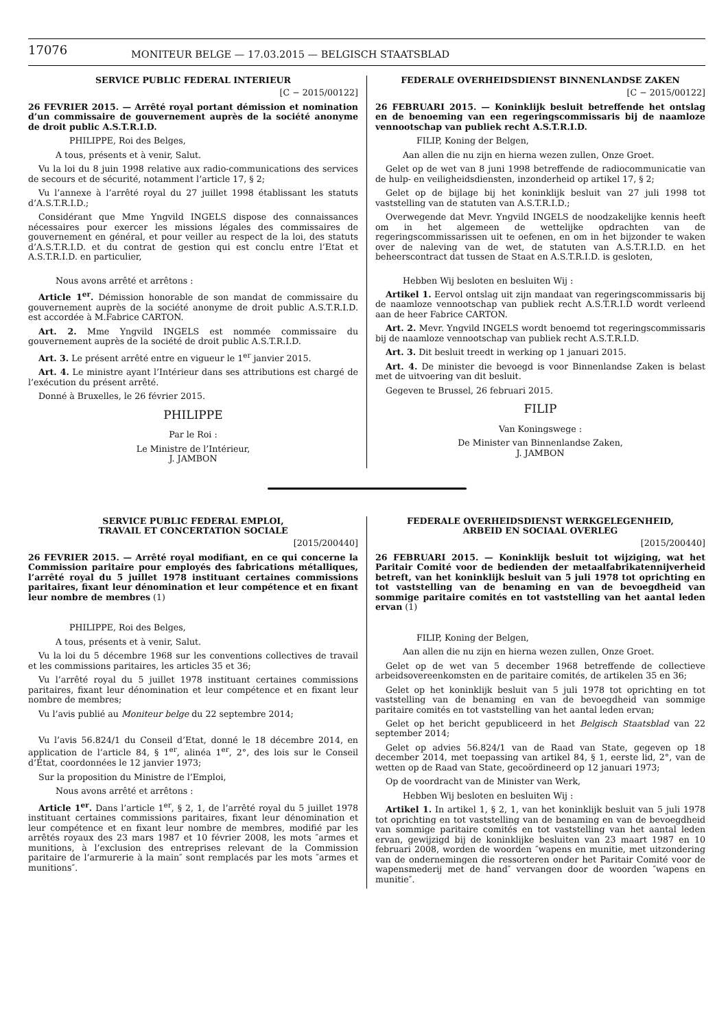17076
MONITEUR BELGE — 17.03.2015 — BELGISCH STAATSBLAD
SERVICE PUBLIC FEDERAL INTERIEUR
[C − 2015/00122]
26 FEVRIER 2015. — Arrêté royal portant démission et nomination d’un commissaire de gouvernement auprès de la société anonyme de droit public A.S.T.R.I.D.
PHILIPPE, Roi des Belges,
A tous, présents et à venir, Salut.
Vu la loi du 8 juin 1998 relative aux radio-communications des services de secours et de sécurité, notamment l’article 17, § 2;
Vu l’annexe à l’arrêté royal du 27 juillet 1998 établissant les statuts d’A.S.T.R.I.D.;
Considérant que Mme Yngvild INGELS dispose des connaissances nécessaires pour exercer les missions légales des commissaires de gouvernement en général, et pour veiller au respect de la loi, des statuts d’A.S.T.R.I.D. et du contrat de gestion qui est conclu entre l’Etat et A.S.T.R.I.D. en particulier,
Nous avons arrêté et arrêtons :
Article 1<sup>er</sup>. Démission honorable de son mandat de commissaire du gouvernement auprès de la société anonyme de droit public A.S.T.R.I.D. est accordée à M.Fabrice CARTON.
Art. 2. Mme Yngvild INGELS est nommée commissaire du gouvernement auprès de la société de droit public A.S.T.R.I.D.
Art. 3. Le présent arrêté entre en vigueur le 1<sup>er</sup> janvier 2015.
Art. 4. Le ministre ayant l’Intérieur dans ses attributions est chargé de l’exécution du présent arrêté.
Donné à Bruxelles, le 26 février 2015.
PHILIPPE
Par le Roi :
Le Ministre de l’Intérieur,
J. JAMBON
FEDERALE OVERHEIDSDIENST BINNENLANDSE ZAKEN
[C − 2015/00122]
26 FEBRUARI 2015. — Koninklijk besluit betreffende het ontslag en de benoeming van een regeringscommissaris bij de naamloze vennootschap van publiek recht A.S.T.R.I.D.
FILIP, Koning der Belgen,
Aan allen die nu zijn en hierna wezen zullen, Onze Groet.
Gelet op de wet van 8 juni 1998 betreffende de radiocommunicatie van de hulp- en veiligheidsdiensten, inzonderheid op artikel 17, § 2;
Gelet op de bijlage bij het koninklijk besluit van 27 juli 1998 tot vaststelling van de statuten van A.S.T.R.I.D.;
Overwegende dat Mevr. Yngvild INGELS de noodzakelijke kennis heeft om in het algemeen de wettelijke opdrachten van de regeringscommissarissen uit te oefenen, en om in het bijzonder te waken over de naleving van de wet, de statuten van A.S.T.R.I.D. en het beheerscontract dat tussen de Staat en A.S.T.R.I.D. is gesloten,
Hebben Wij besloten en besluiten Wij :
Artikel 1. Eervol ontslag uit zijn mandaat van regeringscommissaris bij de naamloze vennootschap van publiek recht A.S.T.R.I.D wordt verleend aan de heer Fabrice CARTON.
Art. 2. Mevr. Yngvild INGELS wordt benoemd tot regeringscommissaris bij de naamloze vennootschap van publiek recht A.S.T.R.I.D.
Art. 3. Dit besluit treedt in werking op 1 januari 2015.
Art. 4. De minister die bevoegd is voor Binnenlandse Zaken is belast met de uitvoering van dit besluit.
Gegeven te Brussel, 26 februari 2015.
FILIP
Van Koningswege :
De Minister van Binnenlandse Zaken,
J. JAMBON
SERVICE PUBLIC FEDERAL EMPLOI,
TRAVAIL ET CONCERTATION SOCIALE
[2015/200440]
26 FEVRIER 2015. — Arrêté royal modifiant, en ce qui concerne la Commission paritaire pour employés des fabrications métalliques, l’arrêté royal du 5 juillet 1978 instituant certaines commissions paritaires, fixant leur dénomination et leur compétence et en fixant leur nombre de membres (1)
PHILIPPE, Roi des Belges,
A tous, présents et à venir, Salut.
Vu la loi du 5 décembre 1968 sur les conventions collectives de travail et les commissions paritaires, les articles 35 et 36;
Vu l’arrêté royal du 5 juillet 1978 instituant certaines commissions paritaires, fixant leur dénomination et leur compétence et en fixant leur nombre de membres;
Vu l’avis publié au Moniteur belge du 22 septembre 2014;
Vu l’avis 56.824/1 du Conseil d’Etat, donné le 18 décembre 2014, en application de l’article 84, § 1<sup>er</sup>, alinéa 1<sup>er</sup>, 2°, des lois sur le Conseil d’État, coordonnées le 12 janvier 1973;
Sur la proposition du Ministre de l’Emploi,
Nous avons arrêté et arrêtons :
Article 1<sup>er</sup>. Dans l’article 1<sup>er</sup>, § 2, 1, de l’arrêté royal du 5 juillet 1978 instituant certaines commissions paritaires, fixant leur dénomination et leur compétence et en fixant leur nombre de membres, modifié par les arrêtés royaux des 23 mars 1987 et 10 février 2008, les mots ″armes et munitions, à l’exclusion des entreprises relevant de la Commission paritaire de l’armurerie à la main″ sont remplacés par les mots ″armes et munitions″.
FEDERALE OVERHEIDSDIENST WERKGELEGENHEID,
ARBEID EN SOCIAAL OVERLEG
[2015/200440]
26 FEBRUARI 2015. — Koninklijk besluit tot wijziging, wat het Paritair Comité voor de bedienden der metaalfabrikatennijverheid betreft, van het koninklijk besluit van 5 juli 1978 tot oprichting en tot vaststelling van de benaming en van de bevoegdheid van sommige paritaire comités en tot vaststelling van het aantal leden ervan (1)
FILIP, Koning der Belgen,
Aan allen die nu zijn en hierna wezen zullen, Onze Groet.
Gelet op de wet van 5 december 1968 betreffende de collectieve arbeidsovereenkomsten en de paritaire comités, de artikelen 35 en 36;
Gelet op het koninklijk besluit van 5 juli 1978 tot oprichting en tot vaststelling van de benaming en van de bevoegdheid van sommige paritaire comités en tot vaststelling van het aantal leden ervan;
Gelet op het bericht gepubliceerd in het Belgisch Staatsblad van 22 september 2014;
Gelet op advies 56.824/1 van de Raad van State, gegeven op 18 december 2014, met toepassing van artikel 84, § 1, eerste lid, 2°, van de wetten op de Raad van State, gecoördineerd op 12 januari 1973;
Op de voordracht van de Minister van Werk,
Hebben Wij besloten en besluiten Wij :
Artikel 1. In artikel 1, § 2, 1, van het koninklijk besluit van 5 juli 1978 tot oprichting en tot vaststelling van de benaming en van de bevoegdheid van sommige paritaire comités en tot vaststelling van het aantal leden ervan, gewijzigd bij de koninklijke besluiten van 23 maart 1987 en 10 februari 2008, worden de woorden ″wapens en munitie, met uitzondering van de ondernemingen die ressorteren onder het Paritair Comité voor de wapensmederij met de hand″ vervangen door de woorden ″wapens en munitie″.